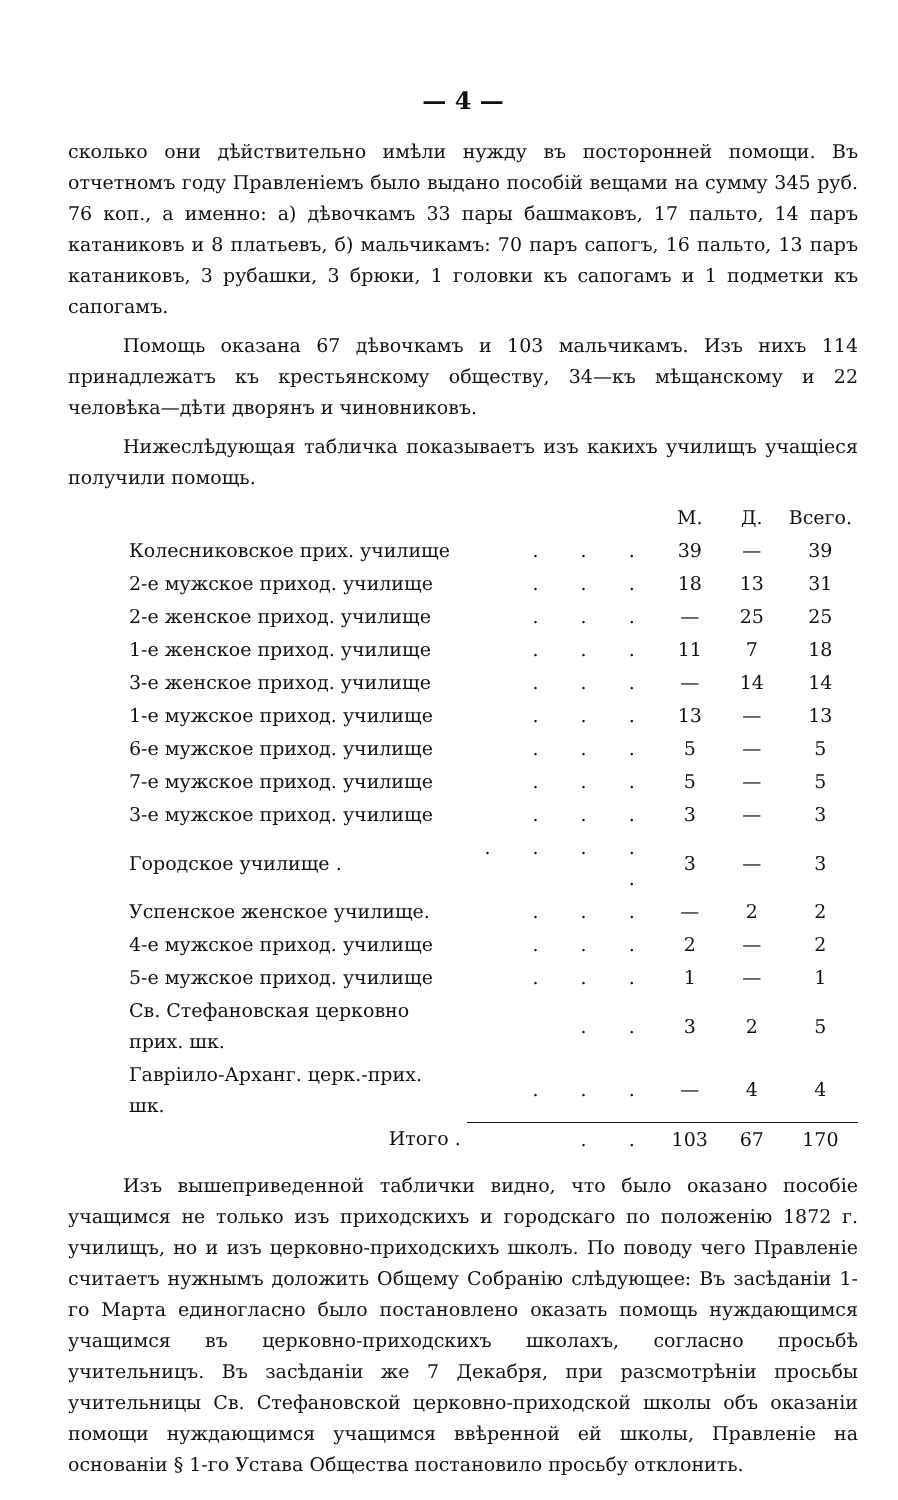— 4 —
сколько они дѣйствительно имѣли нужду въ посторонней помощи. Въ отчетномъ году Правленіемъ было выдано пособій вещами на сумму 345 руб. 76 коп., а именно: а) дѣвочкамъ 33 пары башмаковъ, 17 пальто, 14 паръ катаниковъ и 8 платьевъ, б) мальчикамъ: 70 паръ сапогъ, 16 пальто, 13 паръ катаниковъ, 3 рубашки, 3 брюки, 1 головки къ сапогамъ и 1 подметки къ сапогамъ.
Помощь оказана 67 дѣвочкамъ и 103 мальчикамъ. Изъ нихъ 114 принадлежатъ къ крестьянскому обществу, 34—къ мѣщанскому и 22 человѣка—дѣти дворянъ и чиновниковъ.
Нижеслѣдующая табличка показываетъ изъ какихъ училищъ учащіеся получили помощь.
| | | М. | Д. | Всего. |
| --- | --- | --- | --- | --- |
| Колесниковское прих. училище | . . . | 39 | — | 39 |
| 2-е мужское приход. училище | . . . | 18 | 13 | 31 |
| 2-е женское приход. училище | . . . | — | 25 | 25 |
| 1-е женское приход. училище | . . . | 11 | 7 | 18 |
| 3-е женское приход. училище | . . . | — | 14 | 14 |
| 1-е мужское приход. училище | . . . | 13 | — | 13 |
| 6-е мужское приход. училище | . . . | 5 | — | 5 |
| 7-е мужское приход. училище | . . . | 5 | — | 5 |
| 3-е мужское приход. училище | . . . | 3 | — | 3 |
| Городское училище . | . . . . . | 3 | — | 3 |
| Успенское женское училище. | . . . | — | 2 | 2 |
| 4-е мужское приход. училище | . . . | 2 | — | 2 |
| 5-е мужское приход. училище | . . . | 1 | — | 1 |
| Св. Стефановская церковно прих. шк. | . . | 3 | 2 | 5 |
| Гавріило-Арханг. церк.-прих. шк. | . . . | — | 4 | 4 |
| Итого . | . . | 103 | 67 | 170 |
Изъ вышеприведенной таблички видно, что было оказано пособіе учащимся не только изъ приходскихъ и городскаго по положенію 1872 г. училищъ, но и изъ церковно-приходскихъ школъ. По поводу чего Правленіе считаетъ нужнымъ доложить Общему Собранію слѣдующее: Въ засѣданіи 1-го Марта единогласно было постановлено оказать помощь нуждающимся учащимся въ церковно-приходскихъ школахъ, согласно просьбѣ учительницъ. Въ засѣданіи же 7 Декабря, при разсмотрѣніи просьбы учительницы Св. Стефановской церковно-приходской школы объ оказаніи помощи нуждающимся учащимся ввѣренной ей школы, Правленіе на основаніи § 1-го Устава Общества постановило просьбу отклонить.